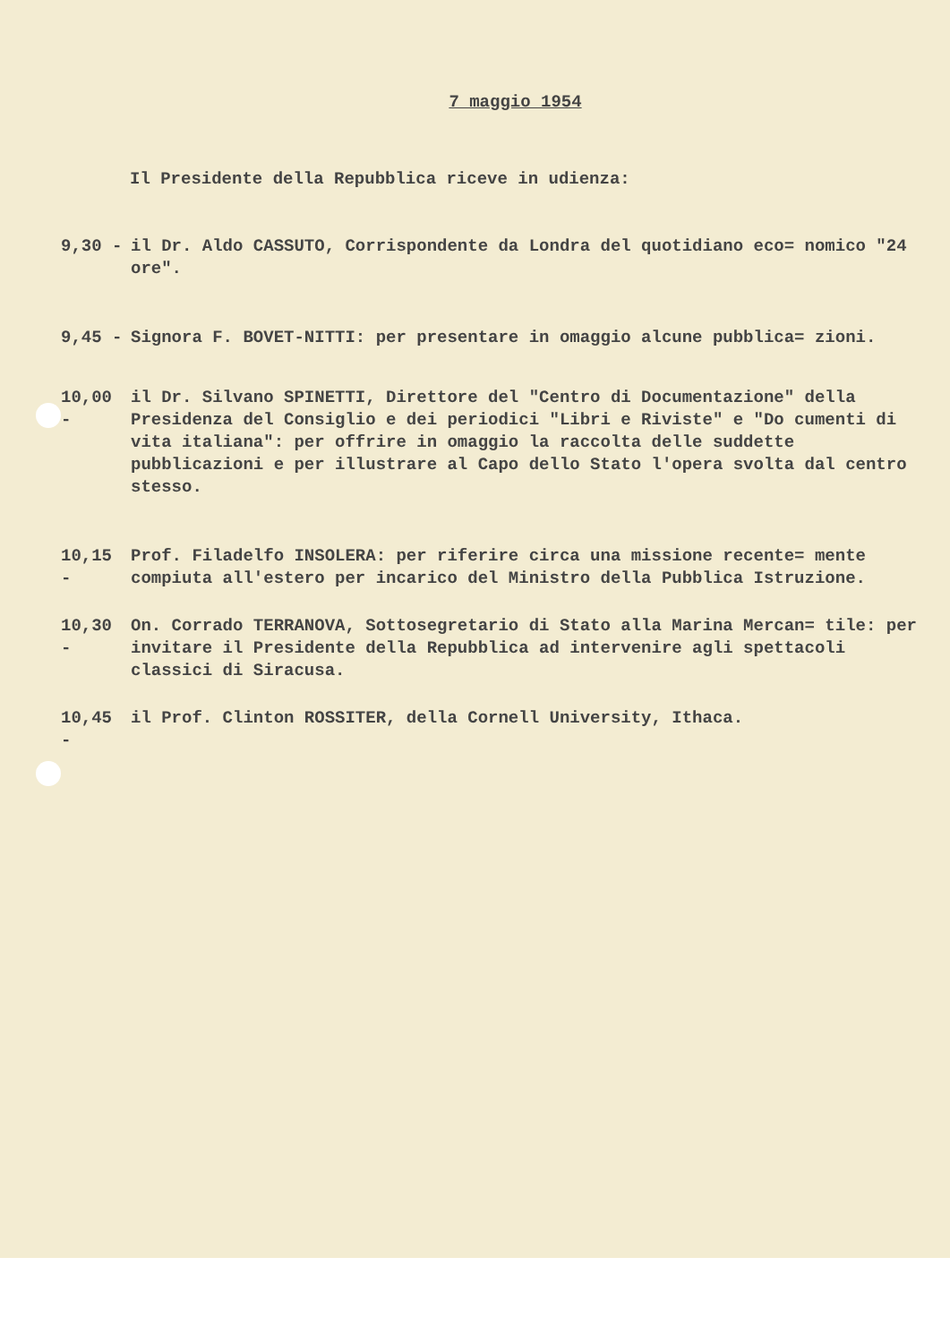7 maggio 1954
Il Presidente della Repubblica riceve in udienza:
9,30 - il Dr. Aldo CASSUTO, Corrispondente da Londra del quotidiano eco= nomico "24 ore".
9,45 - Signora F. BOVET-NITTI: per presentare in omaggio alcune pubblica= zioni.
10,00 - il Dr. Silvano SPINETTI, Direttore del "Centro di Documentazione" della Presidenza del Consiglio e dei periodici "Libri e Riviste" e "Do cumenti di vita italiana": per offrire in omaggio la raccolta delle suddette pubblicazioni e per illustrare al Capo dello Stato l'opera svolta dal centro stesso.
10,15 - Prof. Filadelfo INSOLERA: per riferire circa una missione recente= mente compiuta all'estero per incarico del Ministro della Pubblica Istruzione.
10,30 - On. Corrado TERRANOVA, Sottosegretario di Stato alla Marina Mercan= tile: per invitare il Presidente della Repubblica ad intervenire agli spettacoli classici di Siracusa.
10,45 - il Prof. Clinton ROSSITER, della Cornell University, Ithaca.